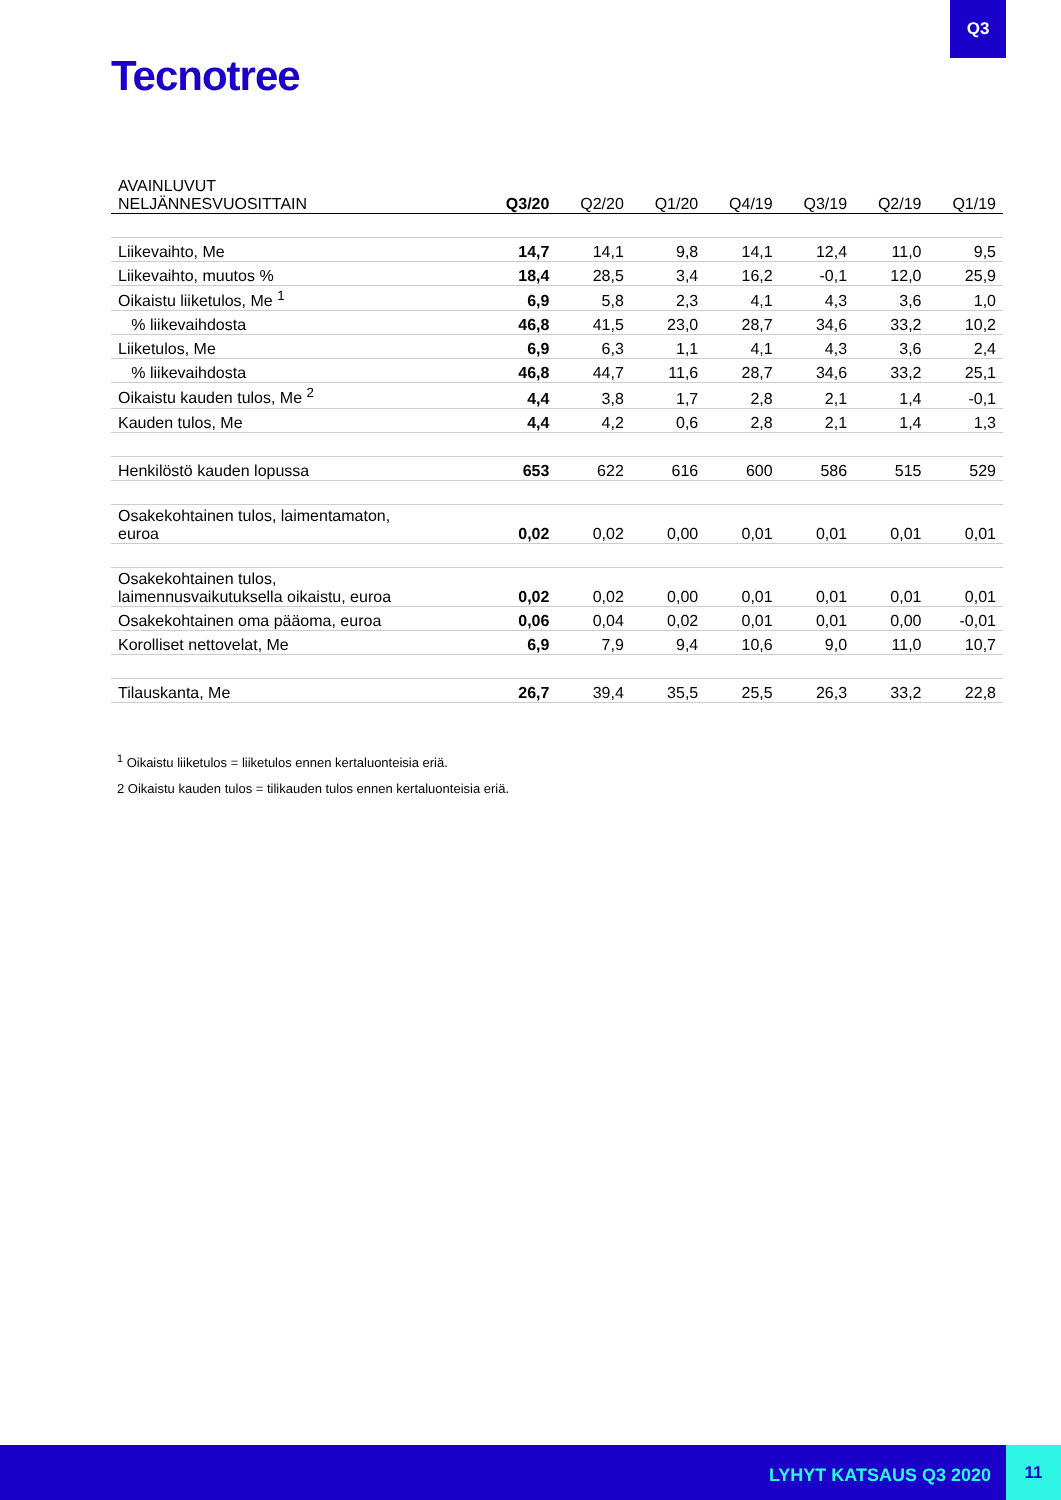Q3
Tecnotree
| AVAINLUVUT NELJÄNNESVUOSITTAIN | Q3/20 | Q2/20 | Q1/20 | Q4/19 | Q3/19 | Q2/19 | Q1/19 |
| --- | --- | --- | --- | --- | --- | --- | --- |
| Liikevaihto, Me | 14,7 | 14,1 | 9,8 | 14,1 | 12,4 | 11,0 | 9,5 |
| Liikevaihto, muutos % | 18,4 | 28,5 | 3,4 | 16,2 | -0,1 | 12,0 | 25,9 |
| Oikaistu liiketulos, Me <sup>1</sup> | 6,9 | 5,8 | 2,3 | 4,1 | 4,3 | 3,6 | 1,0 |
| % liikevaihdosta | 46,8 | 41,5 | 23,0 | 28,7 | 34,6 | 33,2 | 10,2 |
| Liiketulos, Me | 6,9 | 6,3 | 1,1 | 4,1 | 4,3 | 3,6 | 2,4 |
| % liikevaihdosta | 46,8 | 44,7 | 11,6 | 28,7 | 34,6 | 33,2 | 25,1 |
| Oikaistu kauden tulos, Me <sup>2</sup> | 4,4 | 3,8 | 1,7 | 2,8 | 2,1 | 1,4 | -0,1 |
| Kauden tulos, Me | 4,4 | 4,2 | 0,6 | 2,8 | 2,1 | 1,4 | 1,3 |
| Henkilöstö kauden lopussa | 653 | 622 | 616 | 600 | 586 | 515 | 529 |
| Osakekohtainen tulos, laimentamaton, euroa | 0,02 | 0,02 | 0,00 | 0,01 | 0,01 | 0,01 | 0,01 |
| Osakekohtainen tulos, laimennusvaikutuksella oikaistu, euroa | 0,02 | 0,02 | 0,00 | 0,01 | 0,01 | 0,01 | 0,01 |
| Osakekohtainen oma pääoma, euroa | 0,06 | 0,04 | 0,02 | 0,01 | 0,01 | 0,00 | -0,01 |
| Korolliset nettovelat, Me | 6,9 | 7,9 | 9,4 | 10,6 | 9,0 | 11,0 | 10,7 |
| Tilauskanta, Me | 26,7 | 39,4 | 35,5 | 25,5 | 26,3 | 33,2 | 22,8 |
<sup>1</sup> Oikaistu liiketulos = liiketulos ennen kertaluonteisia eriä.
2 Oikaistu kauden tulos = tilikauden tulos ennen kertaluonteisia eriä.
LYHYT KATSAUS Q3 2020
11